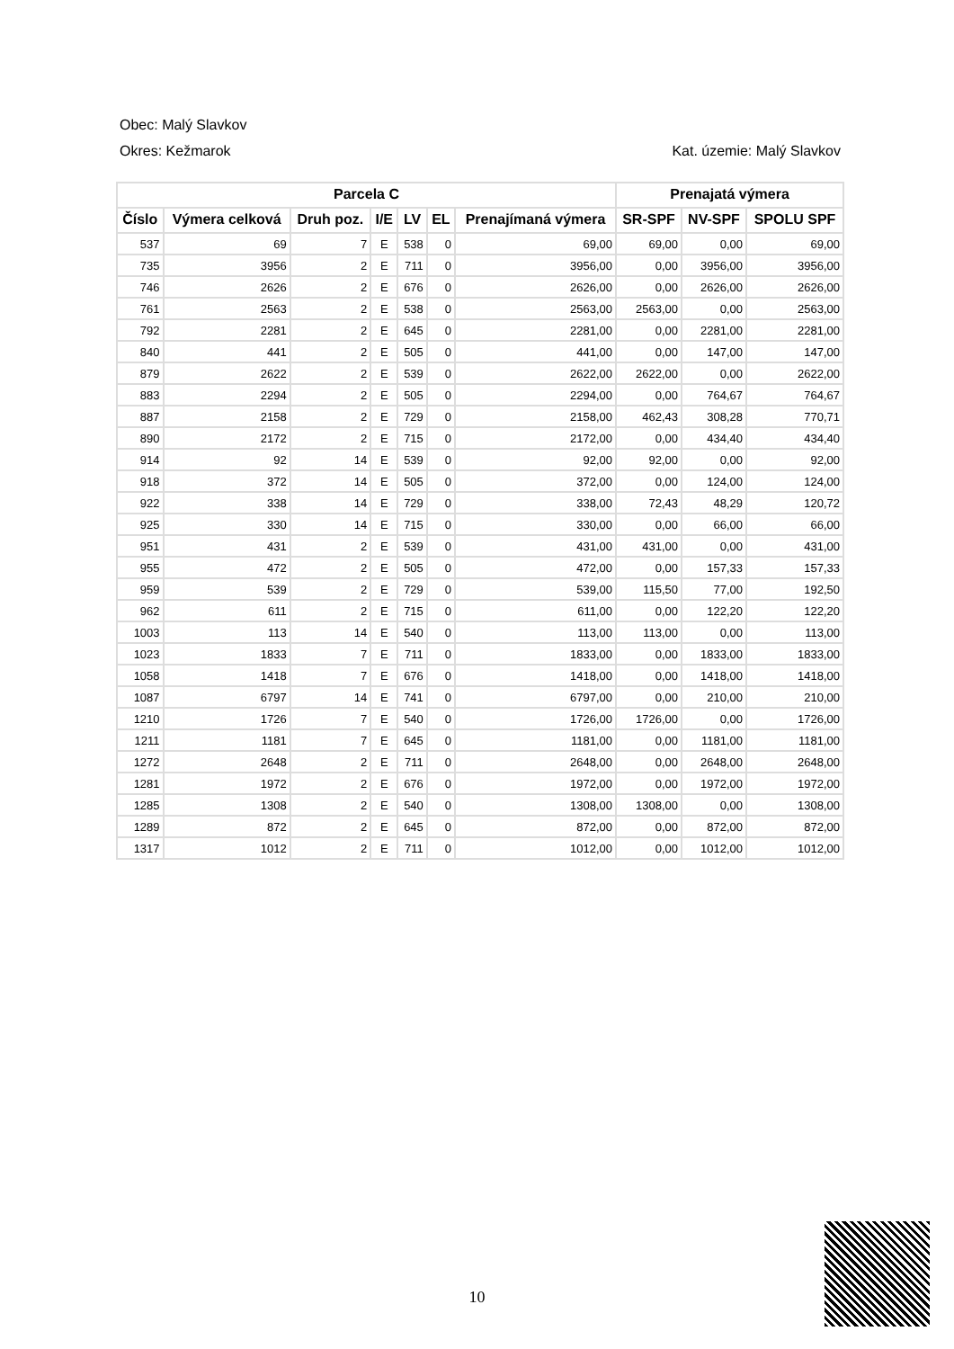Obec: Malý Slavkov
Okres: Kežmarok Kat. územie: Malý Slavkov
| Parcela C | | | | | | | Prenajatá výmera | | |
| --- | --- | --- | --- | --- | --- | --- | --- | --- | --- |
| Číslo | Výmera celková | Druh poz. | I/E | LV | EL | Prenajímaná výmera | SR-SPF | NV-SPF | SPOLU SPF |
| 537 | 69 | 7 | E | 538 | 0 | 69,00 | 69,00 | 0,00 | 69,00 |
| 735 | 3956 | 2 | E | 711 | 0 | 3956,00 | 0,00 | 3956,00 | 3956,00 |
| 746 | 2626 | 2 | E | 676 | 0 | 2626,00 | 0,00 | 2626,00 | 2626,00 |
| 761 | 2563 | 2 | E | 538 | 0 | 2563,00 | 2563,00 | 0,00 | 2563,00 |
| 792 | 2281 | 2 | E | 645 | 0 | 2281,00 | 0,00 | 2281,00 | 2281,00 |
| 840 | 441 | 2 | E | 505 | 0 | 441,00 | 0,00 | 147,00 | 147,00 |
| 879 | 2622 | 2 | E | 539 | 0 | 2622,00 | 2622,00 | 0,00 | 2622,00 |
| 883 | 2294 | 2 | E | 505 | 0 | 2294,00 | 0,00 | 764,67 | 764,67 |
| 887 | 2158 | 2 | E | 729 | 0 | 2158,00 | 462,43 | 308,28 | 770,71 |
| 890 | 2172 | 2 | E | 715 | 0 | 2172,00 | 0,00 | 434,40 | 434,40 |
| 914 | 92 | 14 | E | 539 | 0 | 92,00 | 92,00 | 0,00 | 92,00 |
| 918 | 372 | 14 | E | 505 | 0 | 372,00 | 0,00 | 124,00 | 124,00 |
| 922 | 338 | 14 | E | 729 | 0 | 338,00 | 72,43 | 48,29 | 120,72 |
| 925 | 330 | 14 | E | 715 | 0 | 330,00 | 0,00 | 66,00 | 66,00 |
| 951 | 431 | 2 | E | 539 | 0 | 431,00 | 431,00 | 0,00 | 431,00 |
| 955 | 472 | 2 | E | 505 | 0 | 472,00 | 0,00 | 157,33 | 157,33 |
| 959 | 539 | 2 | E | 729 | 0 | 539,00 | 115,50 | 77,00 | 192,50 |
| 962 | 611 | 2 | E | 715 | 0 | 611,00 | 0,00 | 122,20 | 122,20 |
| 1003 | 113 | 14 | E | 540 | 0 | 113,00 | 113,00 | 0,00 | 113,00 |
| 1023 | 1833 | 7 | E | 711 | 0 | 1833,00 | 0,00 | 1833,00 | 1833,00 |
| 1058 | 1418 | 7 | E | 676 | 0 | 1418,00 | 0,00 | 1418,00 | 1418,00 |
| 1087 | 6797 | 14 | E | 741 | 0 | 6797,00 | 0,00 | 210,00 | 210,00 |
| 1210 | 1726 | 7 | E | 540 | 0 | 1726,00 | 1726,00 | 0,00 | 1726,00 |
| 1211 | 1181 | 7 | E | 645 | 0 | 1181,00 | 0,00 | 1181,00 | 1181,00 |
| 1272 | 2648 | 2 | E | 711 | 0 | 2648,00 | 0,00 | 2648,00 | 2648,00 |
| 1281 | 1972 | 2 | E | 676 | 0 | 1972,00 | 0,00 | 1972,00 | 1972,00 |
| 1285 | 1308 | 2 | E | 540 | 0 | 1308,00 | 1308,00 | 0,00 | 1308,00 |
| 1289 | 872 | 2 | E | 645 | 0 | 872,00 | 0,00 | 872,00 | 872,00 |
| 1317 | 1012 | 2 | E | 711 | 0 | 1012,00 | 0,00 | 1012,00 | 1012,00 |
10